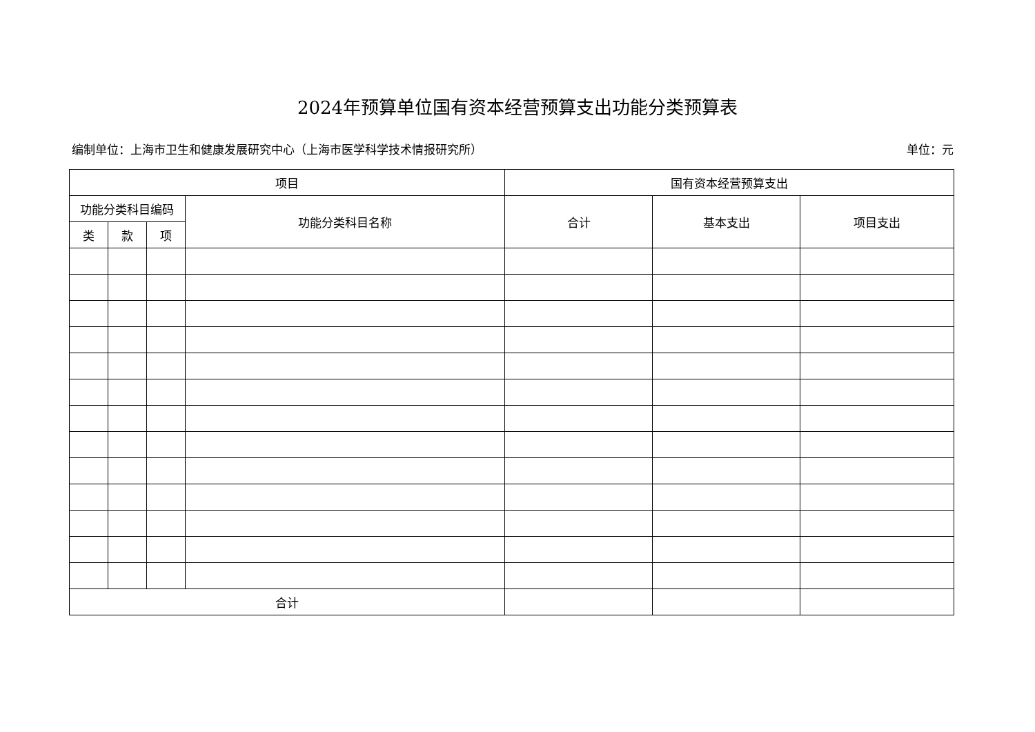2024年预算单位国有资本经营预算支出功能分类预算表
编制单位：上海市卫生和健康发展研究中心（上海市医学科学技术情报研究所） 单位：元
| 项目 | | | | 国有资本经营预算支出 | | |
| --- | --- | --- | --- | --- | --- | --- |
| 功能分类科目编码 | | | 功能分类科目名称 | 合计 | 基本支出 | 项目支出 |
| 类 | 款 | 项 | | | | |
| 合计 | | | | | | |